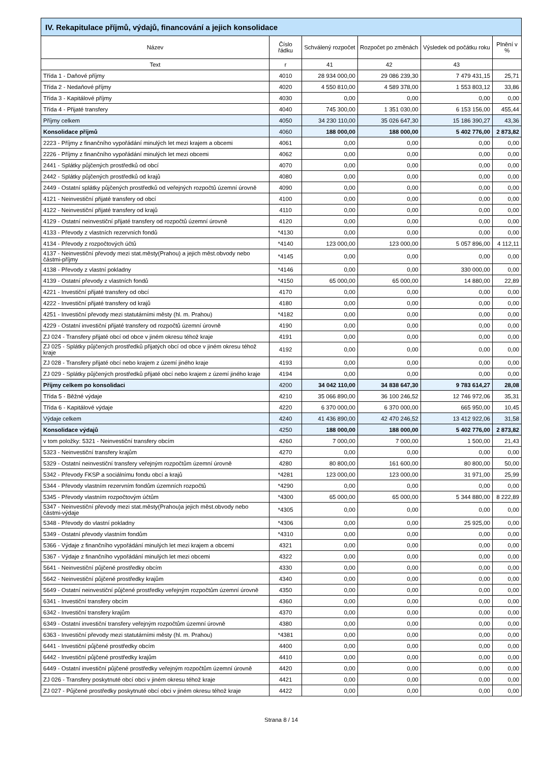| IV. Rekapitulace příjmů, výdajů, financování a jejich konsolidace | | | | | |
| --- | --- | --- | --- | --- | --- |
| Název | Číslo řádku | Schválený rozpočet | Rozpočet po změnách | Výsledek od počátku roku | Plnění v % |
| Text | r | 41 | 42 | 43 | |
| Třída 1 - Daňové příjmy | 4010 | 28 934 000,00 | 29 086 239,30 | 7 479 431,15 | 25,71 |
| Třída 2 - Nedaňové příjmy | 4020 | 4 550 810,00 | 4 589 378,00 | 1 553 803,12 | 33,86 |
| Třída 3 - Kapitálové příjmy | 4030 | 0,00 | 0,00 | 0,00 | 0,00 |
| Třída 4 - Přijaté transfery | 4040 | 745 300,00 | 1 351 030,00 | 6 153 156,00 | 455,44 |
| Příjmy celkem | 4050 | 34 230 110,00 | 35 026 647,30 | 15 186 390,27 | 43,36 |
| Konsolidace příjmů | 4060 | 188 000,00 | 188 000,00 | 5 402 776,00 | 2 873,82 |
| 2223 - Příjmy z finančního vypořádání minulých let mezi krajem a obcemi | 4061 | 0,00 | 0,00 | 0,00 | 0,00 |
| 2226 - Příjmy z finančního vypořádání minulých let mezi obcemi | 4062 | 0,00 | 0,00 | 0,00 | 0,00 |
| 2441 - Splátky půjčených prostředků od obcí | 4070 | 0,00 | 0,00 | 0,00 | 0,00 |
| 2442 - Splátky půjčených prostředků od krajů | 4080 | 0,00 | 0,00 | 0,00 | 0,00 |
| 2449 - Ostatní splátky půjčených prostředků od veřejných rozpočtů územní úrovně | 4090 | 0,00 | 0,00 | 0,00 | 0,00 |
| 4121 - Neinvestiční přijaté transfery od obcí | 4100 | 0,00 | 0,00 | 0,00 | 0,00 |
| 4122 - Neinvestiční přijaté transfery od krajů | 4110 | 0,00 | 0,00 | 0,00 | 0,00 |
| 4129 - Ostatní neinvestiční přijaté transfery od rozpočtů územní úrovně | 4120 | 0,00 | 0,00 | 0,00 | 0,00 |
| 4133 - Převody z vlastních rezervních fondů | *4130 | 0,00 | 0,00 | 0,00 | 0,00 |
| 4134 - Převody z rozpočtových účtů | *4140 | 123 000,00 | 123 000,00 | 5 057 896,00 | 4 112,11 |
| 4137 - Neinvestiční převody mezi stat.městy(Prahou) a jejich měst.obvody nebo částmi-příjmy | *4145 | 0,00 | 0,00 | 0,00 | 0,00 |
| 4138 - Převody z vlastní pokladny | *4146 | 0,00 | 0,00 | 330 000,00 | 0,00 |
| 4139 - Ostatní převody z vlastních fondů | *4150 | 65 000,00 | 65 000,00 | 14 880,00 | 22,89 |
| 4221 - Investiční přijaté transfery od obcí | 4170 | 0,00 | 0,00 | 0,00 | 0,00 |
| 4222 - Investiční přijaté transfery od krajů | 4180 | 0,00 | 0,00 | 0,00 | 0,00 |
| 4251 - Investiční převody mezi statutárními městy (hl. m. Prahou) | *4182 | 0,00 | 0,00 | 0,00 | 0,00 |
| 4229 - Ostatní investiční přijaté transfery od rozpočtů územní úrovně | 4190 | 0,00 | 0,00 | 0,00 | 0,00 |
| ZJ 024 - Transfery přijaté obcí od obce v jiném okresu téhož kraje | 4191 | 0,00 | 0,00 | 0,00 | 0,00 |
| ZJ 025 - Splátky půjčených prostředků přijatých obcí od obce v jiném okresu téhož kraje | 4192 | 0,00 | 0,00 | 0,00 | 0,00 |
| ZJ 028 - Transfery přijaté obcí nebo krajem z území jiného kraje | 4193 | 0,00 | 0,00 | 0,00 | 0,00 |
| ZJ 029 - Splátky půjčených prostředků přijaté obcí nebo krajem z území jiného kraje | 4194 | 0,00 | 0,00 | 0,00 | 0,00 |
| Příjmy celkem po konsolidaci | 4200 | 34 042 110,00 | 34 838 647,30 | 9 783 614,27 | 28,08 |
| Třída 5 - Běžné výdaje | 4210 | 35 066 890,00 | 36 100 246,52 | 12 746 972,06 | 35,31 |
| Třída 6 - Kapitálové výdaje | 4220 | 6 370 000,00 | 6 370 000,00 | 665 950,00 | 10,45 |
| Výdaje celkem | 4240 | 41 436 890,00 | 42 470 246,52 | 13 412 922,06 | 31,58 |
| Konsolidace výdajů | 4250 | 188 000,00 | 188 000,00 | 5 402 776,00 | 2 873,82 |
| v tom položky: 5321 - Neinvestiční transfery obcím | 4260 | 7 000,00 | 7 000,00 | 1 500,00 | 21,43 |
| 5323 - Neinvestiční transfery krajům | 4270 | 0,00 | 0,00 | 0,00 | 0,00 |
| 5329 - Ostatní neinvestiční transfery veřejným rozpočtům územní úrovně | 4280 | 80 800,00 | 161 600,00 | 80 800,00 | 50,00 |
| 5342 - Převody FKSP a sociálnímu fondu obcí a krajů | *4281 | 123 000,00 | 123 000,00 | 31 971,00 | 25,99 |
| 5344 - Převody vlastním rezervním fondům územních rozpočtů | *4290 | 0,00 | 0,00 | 0,00 | 0,00 |
| 5345 - Převody vlastním rozpočtovým účtům | *4300 | 65 000,00 | 65 000,00 | 5 344 880,00 | 8 222,89 |
| 5347 - Neinvestiční převody mezi stat.městy(Prahou)a jejich měst.obvody nebo částmi-výdaje | *4305 | 0,00 | 0,00 | 0,00 | 0,00 |
| 5348 - Převody do vlastní pokladny | *4306 | 0,00 | 0,00 | 25 925,00 | 0,00 |
| 5349 - Ostatní převody vlastním fondům | *4310 | 0,00 | 0,00 | 0,00 | 0,00 |
| 5366 - Výdaje z finančního vypořádání minulých let mezi krajem a obcemi | 4321 | 0,00 | 0,00 | 0,00 | 0,00 |
| 5367 - Výdaje z finančního vypořádání minulých let mezi obcemi | 4322 | 0,00 | 0,00 | 0,00 | 0,00 |
| 5641 - Neinvestiční půjčené prostředky obcím | 4330 | 0,00 | 0,00 | 0,00 | 0,00 |
| 5642 - Neinvestiční půjčené prostředky krajům | 4340 | 0,00 | 0,00 | 0,00 | 0,00 |
| 5649 - Ostatní neinvestiční půjčené prostředky veřejným rozpočtům územní úrovně | 4350 | 0,00 | 0,00 | 0,00 | 0,00 |
| 6341 - Investiční transfery obcím | 4360 | 0,00 | 0,00 | 0,00 | 0,00 |
| 6342 - Investiční transfery krajům | 4370 | 0,00 | 0,00 | 0,00 | 0,00 |
| 6349 - Ostatní investiční transfery veřejným rozpočtům územní úrovně | 4380 | 0,00 | 0,00 | 0,00 | 0,00 |
| 6363 - Investiční převody mezi statutárními městy (hl. m. Prahou) | *4381 | 0,00 | 0,00 | 0,00 | 0,00 |
| 6441 - Investiční půjčené prostředky obcím | 4400 | 0,00 | 0,00 | 0,00 | 0,00 |
| 6442 - Investiční půjčené prostředky krajům | 4410 | 0,00 | 0,00 | 0,00 | 0,00 |
| 6449 - Ostatní investiční půjčené prostředky veřejným rozpočtům územní úrovně | 4420 | 0,00 | 0,00 | 0,00 | 0,00 |
| ZJ 026 - Transfery poskytnuté obcí obci v jiném okresu téhož kraje | 4421 | 0,00 | 0,00 | 0,00 | 0,00 |
| ZJ 027 - Půjčené prostředky poskytnuté obcí obci v jiném okresu téhož kraje | 4422 | 0,00 | 0,00 | 0,00 | 0,00 |
Strana 8 / 14